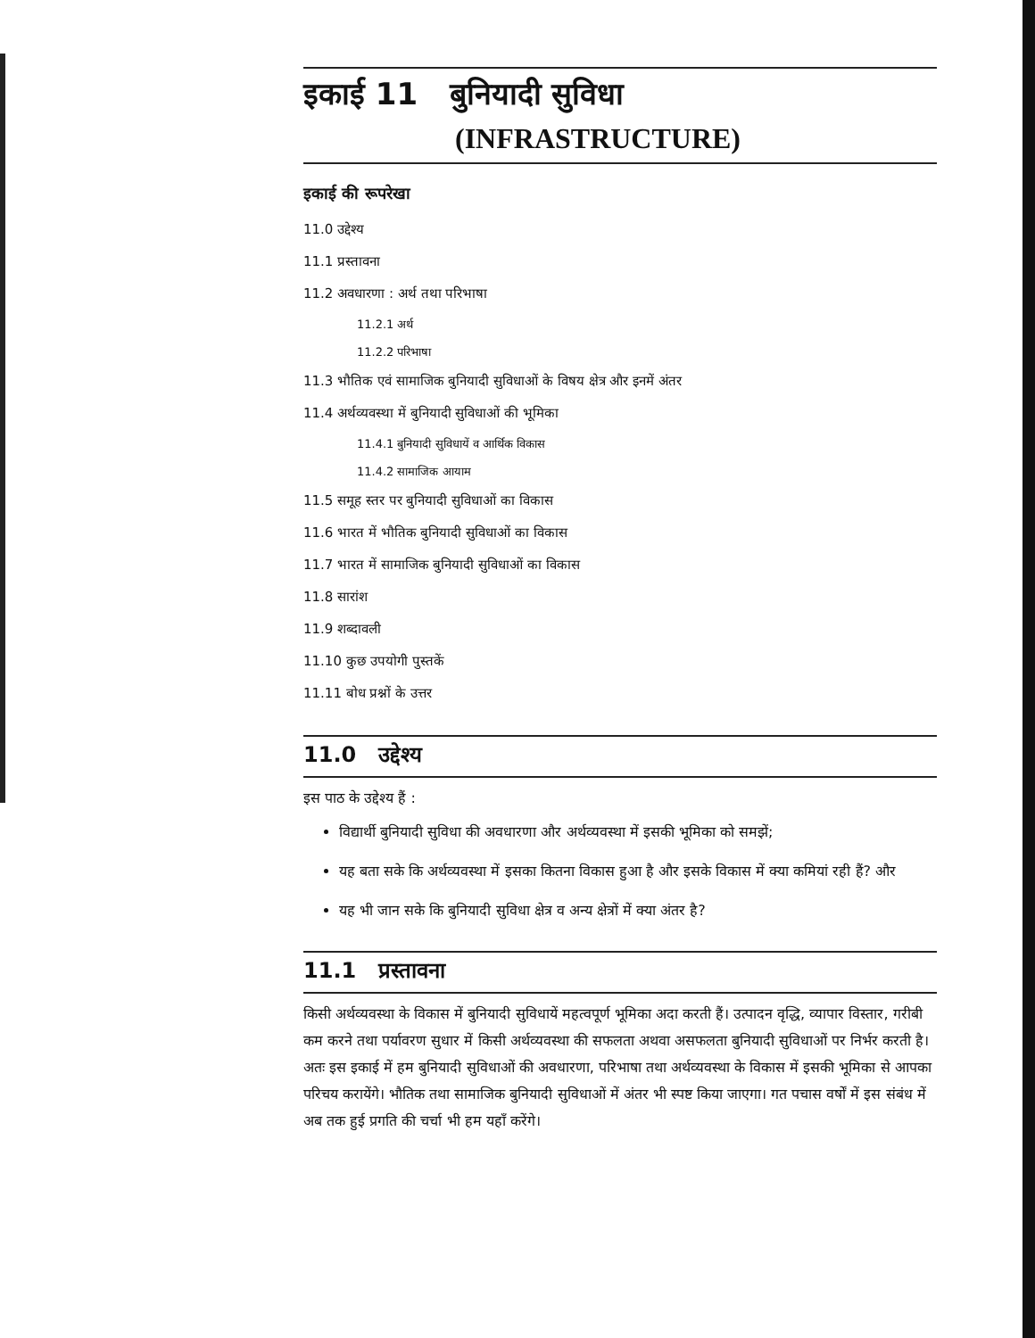इकाई 11 बुनियादी सुविधा
(INFRASTRUCTURE)
इकाई की रूपरेखा
11.0 उद्देश्य
11.1 प्रस्तावना
11.2 अवधारणा : अर्थ तथा परिभाषा
11.2.1 अर्थ
11.2.2 परिभाषा
11.3 भौतिक एवं सामाजिक बुनियादी सुविधाओं के विषय क्षेत्र और इनमें अंतर
11.4 अर्थव्यवस्था में बुनियादी सुविधाओं की भूमिका
11.4.1 बुनियादी सुविधायें व आर्थिक विकास
11.4.2 सामाजिक आयाम
11.5 समूह स्तर पर बुनियादी सुविधाओं का विकास
11.6 भारत में भौतिक बुनियादी सुविधाओं का विकास
11.7 भारत में सामाजिक बुनियादी सुविधाओं का विकास
11.8 सारांश
11.9 शब्दावली
11.10 कुछ उपयोगी पुस्तकें
11.11 बोध प्रश्नों के उत्तर
11.0 उद्देश्य
इस पाठ के उद्देश्य हैं :
विद्यार्थी बुनियादी सुविधा की अवधारणा और अर्थव्यवस्था में इसकी भूमिका को समझें;
यह बता सके कि अर्थव्यवस्था में इसका कितना विकास हुआ है और इसके विकास में क्या कमियां रही हैं? और
यह भी जान सके कि बुनियादी सुविधा क्षेत्र व अन्य क्षेत्रों में क्या अंतर है?
11.1 प्रस्तावना
किसी अर्थव्यवस्था के विकास में बुनियादी सुविधायें महत्वपूर्ण भूमिका अदा करती हैं। उत्पादन वृद्धि, व्यापार विस्तार, गरीबी कम करने तथा पर्यावरण सुधार में किसी अर्थव्यवस्था की सफलता अथवा असफलता बुनियादी सुविधाओं पर निर्भर करती है। अतः इस इकाई में हम बुनियादी सुविधाओं की अवधारणा, परिभाषा तथा अर्थव्यवस्था के विकास में इसकी भूमिका से आपका परिचय करायेंगे। भौतिक तथा सामाजिक बुनियादी सुविधाओं में अंतर भी स्पष्ट किया जाएगा। गत पचास वर्षों में इस संबंध में अब तक हुई प्रगति की चर्चा भी हम यहाँ करेंगे।